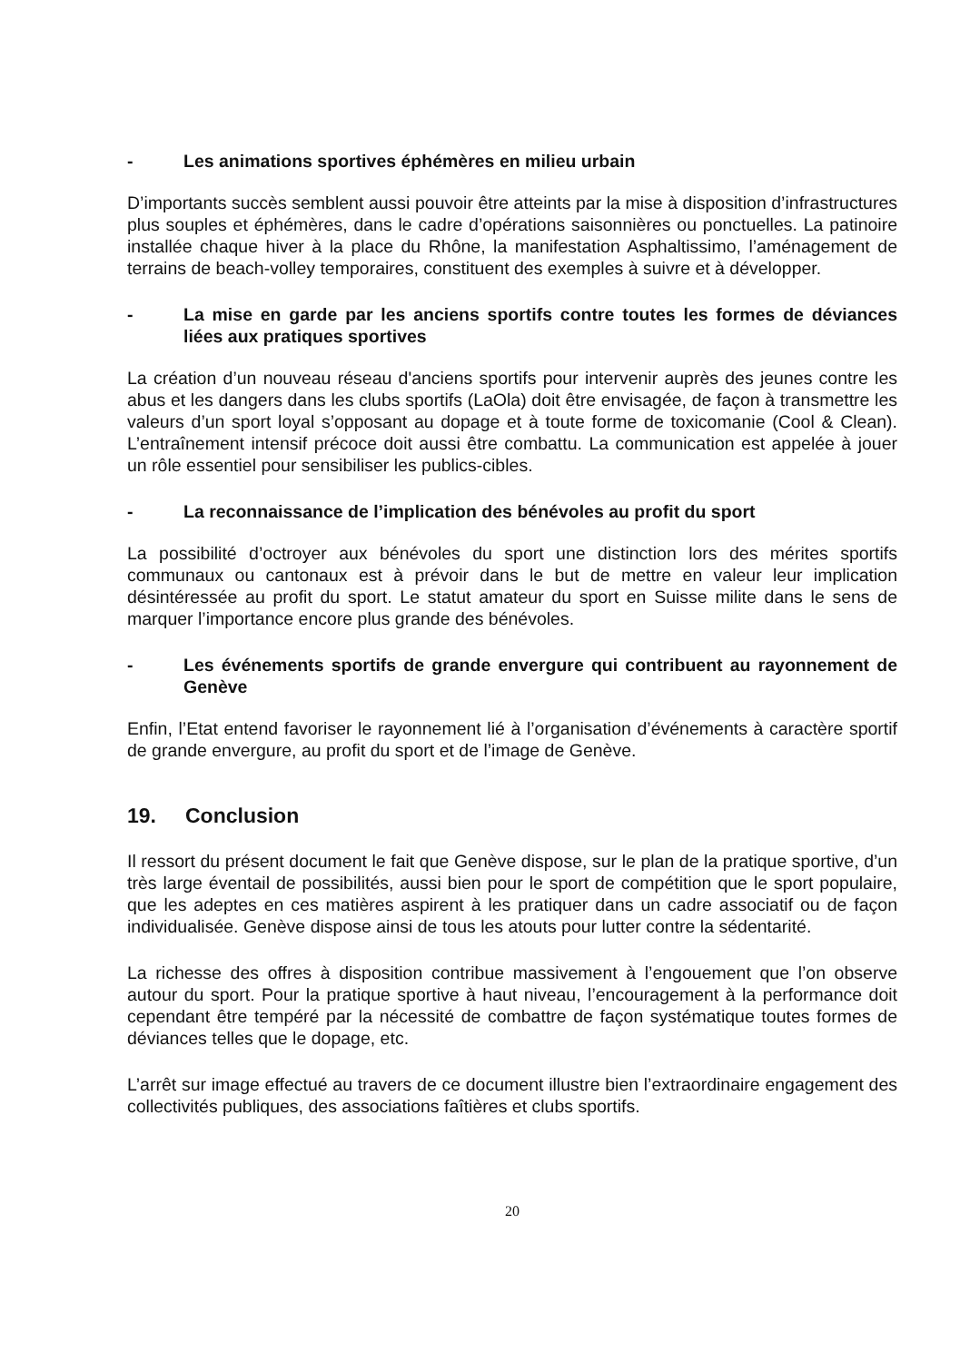- Les animations sportives éphémères en milieu urbain
D’importants succès semblent aussi pouvoir être atteints par la mise à disposition d’infrastructures plus souples et éphémères, dans le cadre d’opérations saisonnières ou ponctuelles. La patinoire installée chaque hiver à la place du Rhône, la manifestation Asphaltissimo, l’aménagement de terrains de beach-volley temporaires, constituent des exemples à suivre et à développer.
- La mise en garde par les anciens sportifs contre toutes les formes de déviances liées aux pratiques sportives
La création d’un nouveau réseau d'anciens sportifs pour intervenir auprès des jeunes contre les abus et les dangers dans les clubs sportifs (LaOla) doit être envisagée, de façon à transmettre les valeurs d’un sport loyal s’opposant au dopage et à toute forme de toxicomanie (Cool & Clean). L’entraînement intensif précoce doit aussi être combattu. La communication est appelée à jouer un rôle essentiel pour sensibiliser les publics-cibles.
- La reconnaissance de l’implication des bénévoles au profit du sport
La possibilité d’octroyer aux bénévoles du sport une distinction lors des mérites sportifs communaux ou cantonaux est à prévoir dans le but de mettre en valeur leur implication désintéressée au profit du sport. Le statut amateur du sport en Suisse milite dans le sens de marquer l’importance encore plus grande des bénévoles.
- Les événements sportifs de grande envergure qui contribuent au rayonnement de Genève
Enfin, l’Etat entend favoriser le rayonnement lié à l’organisation d’événements à caractère sportif de grande envergure, au profit du sport et de l’image de Genève.
19. Conclusion
Il ressort du présent document le fait que Genève dispose, sur le plan de la pratique sportive, d’un très large éventail de possibilités, aussi bien pour le sport de compétition que le sport populaire, que les adeptes en ces matières aspirent à les pratiquer dans un cadre associatif ou de façon individualisée. Genève dispose ainsi de tous les atouts pour lutter contre la sédentarité.
La richesse des offres à disposition contribue massivement à l’engouement que l’on observe autour du sport. Pour la pratique sportive à haut niveau, l’encouragement à la performance doit cependant être tempéré par la nécessité de combattre de façon systématique toutes formes de déviances telles que le dopage, etc.
L’arrêt sur image effectué au travers de ce document illustre bien l’extraordinaire engagement des collectivités publiques, des associations faîtières et clubs sportifs.
20